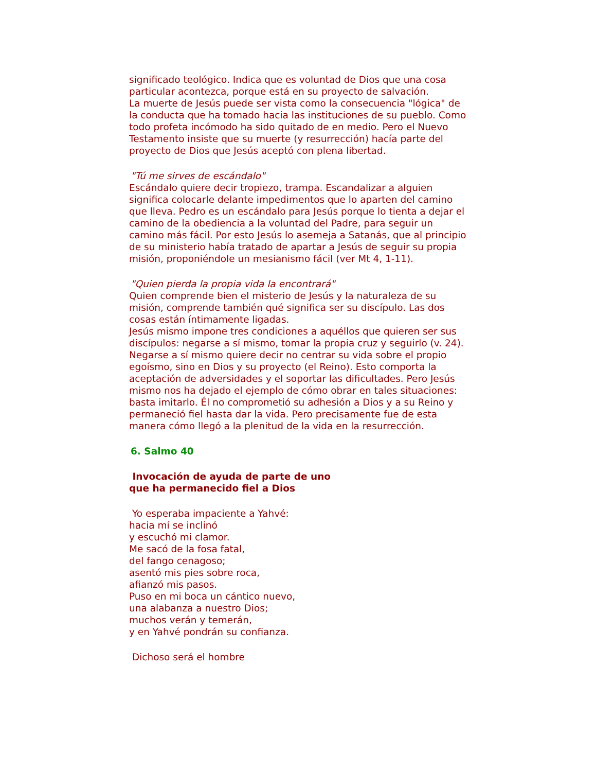significado teológico. Indica que es voluntad de Dios que una cosa particular acontezca, porque está en su proyecto de salvación.
La muerte de Jesús puede ser vista como la consecuencia "lógica" de la conducta que ha tomado hacia las instituciones de su pueblo. Como todo profeta incómodo ha sido quitado de en medio. Pero el Nuevo Testamento insiste que su muerte (y resurrección) hacía parte del proyecto de Dios que Jesús aceptó con plena libertad.
"Tú me sirves de escándalo"
Escándalo quiere decir tropiezo, trampa. Escandalizar a alguien significa colocarle delante impedimentos que lo aparten del camino que lleva. Pedro es un escándalo para Jesús porque lo tienta a dejar el camino de la obediencia a la voluntad del Padre, para seguir un camino más fácil. Por esto Jesús lo asemeja a Satanás, que al principio de su ministerio había tratado de apartar a Jesús de seguir su propia misión, proponiéndole un mesianismo fácil (ver Mt 4, 1-11).
"Quien pierda la propia vida la encontrará"
Quien comprende bien el misterio de Jesús y la naturaleza de su misión, comprende también qué significa ser su discípulo. Las dos cosas están íntimamente ligadas.
Jesús mismo impone tres condiciones a aquéllos que quieren ser sus discípulos: negarse a sí mismo, tomar la propia cruz y seguirlo (v. 24). Negarse a sí mismo quiere decir no centrar su vida sobre el propio egoísmo, sino en Dios y su proyecto (el Reino). Esto comporta la aceptación de adversidades y el soportar las dificultades. Pero Jesús mismo nos ha dejado el ejemplo de cómo obrar en tales situaciones: basta imitarlo. Él no comprometió su adhesión a Dios y a su Reino y permaneció fiel hasta dar la vida. Pero precisamente fue de esta manera cómo llegó a la plenitud de la vida en la resurrección.
6. Salmo 40
Invocación de ayuda de parte de uno
que ha permanecido fiel a Dios
Yo esperaba impaciente a Yahvé:
hacia mí se inclinó
y escuchó mi clamor.
Me sacó de la fosa fatal,
del fango cenagoso;
asentó mis pies sobre roca,
afianzó mis pasos.
Puso en mi boca un cántico nuevo,
una alabanza a nuestro Dios;
muchos verán y temerán,
y en Yahvé pondrán su confianza.
Dichoso será el hombre